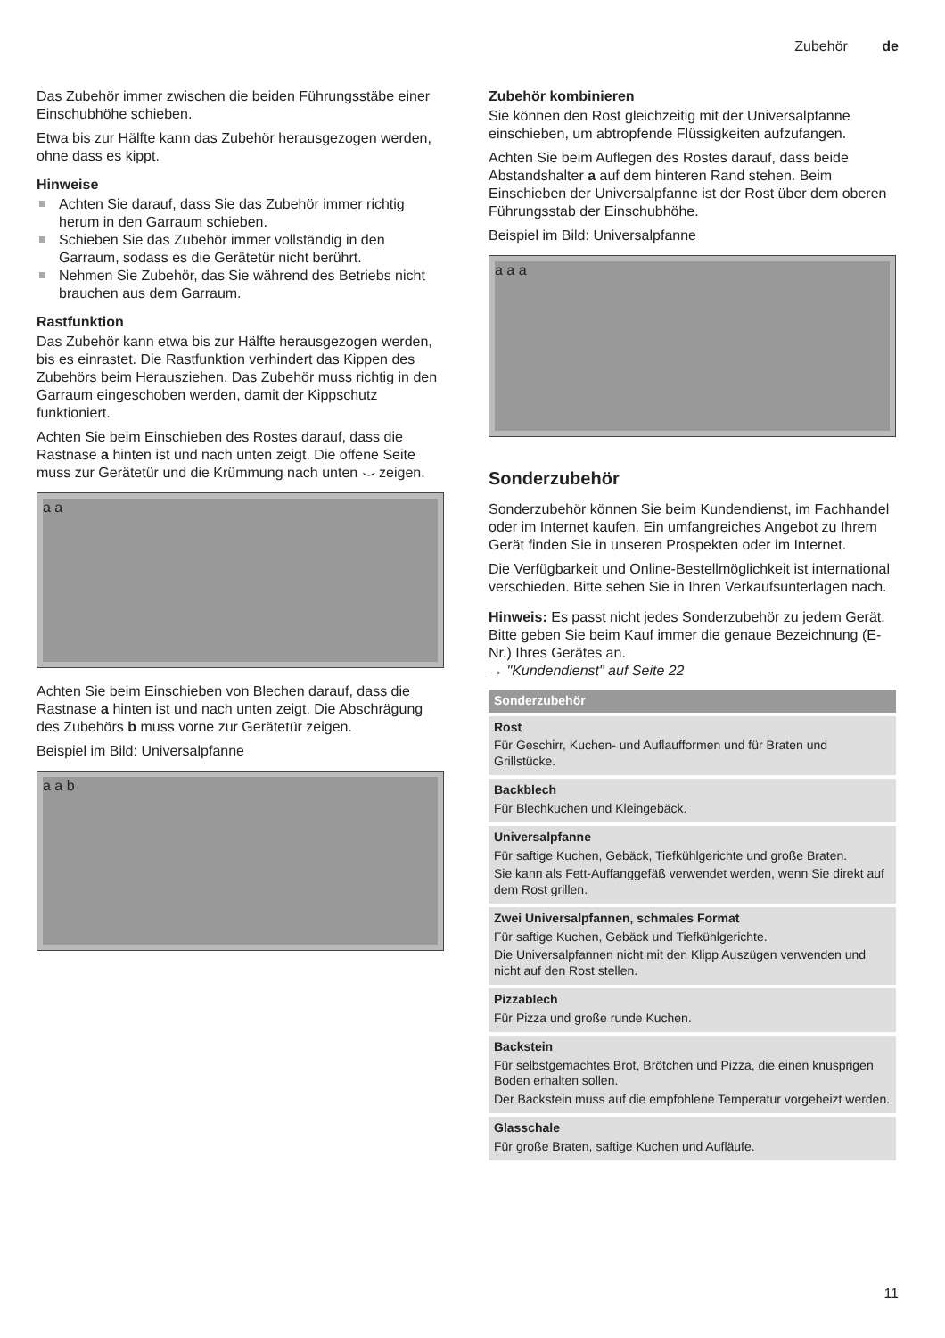Zubehör de
Das Zubehör immer zwischen die beiden Führungsstäbe einer Einschubhöhe schieben.
Etwa bis zur Hälfte kann das Zubehör herausgezogen werden, ohne dass es kippt.
Hinweise
Achten Sie darauf, dass Sie das Zubehör immer richtig herum in den Garraum schieben.
Schieben Sie das Zubehör immer vollständig in den Garraum, sodass es die Gerätetür nicht berührt.
Nehmen Sie Zubehör, das Sie während des Betriebs nicht brauchen aus dem Garraum.
Rastfunktion
Das Zubehör kann etwa bis zur Hälfte herausgezogen werden, bis es einrastet. Die Rastfunktion verhindert das Kippen des Zubehörs beim Herausziehen. Das Zubehör muss richtig in den Garraum eingeschoben werden, damit der Kippschutz funktioniert.
Achten Sie beim Einschieben des Rostes darauf, dass die Rastnase a hinten ist und nach unten zeigt. Die offene Seite muss zur Gerätetür und die Krümmung nach unten ⌣ zeigen.
a a
Achten Sie beim Einschieben von Blechen darauf, dass die Rastnase a hinten ist und nach unten zeigt. Die Abschrägung des Zubehörs b muss vorne zur Gerätetür zeigen.
Beispiel im Bild: Universalpfanne
a a b
Zubehör kombinieren
Sie können den Rost gleichzeitig mit der Universalpfanne einschieben, um abtropfende Flüssigkeiten aufzufangen.
Achten Sie beim Auflegen des Rostes darauf, dass beide Abstandshalter a auf dem hinteren Rand stehen. Beim Einschieben der Universalpfanne ist der Rost über dem oberen Führungsstab der Einschubhöhe.
Beispiel im Bild: Universalpfanne
a a a
Sonderzubehör
Sonderzubehör können Sie beim Kundendienst, im Fachhandel oder im Internet kaufen. Ein umfangreiches Angebot zu Ihrem Gerät finden Sie in unseren Prospekten oder im Internet.
Die Verfügbarkeit und Online-Bestellmöglichkeit ist international verschieden. Bitte sehen Sie in Ihren Verkaufsunterlagen nach.
Hinweis: Es passt nicht jedes Sonderzubehör zu jedem Gerät. Bitte geben Sie beim Kauf immer die genaue Bezeichnung (E-Nr.) Ihres Gerätes an.
→ "Kundendienst" auf Seite 22
| Sonderzubehör |
| --- |
| Rost Für Geschirr, Kuchen- und Auflaufformen und für Braten und Grillstücke. |
| Backblech Für Blechkuchen und Kleingebäck. |
| Universalpfanne Für saftige Kuchen, Gebäck, Tiefkühlgerichte und große Braten. Sie kann als Fett-Auffanggefäß verwendet werden, wenn Sie direkt auf dem Rost grillen. |
| Zwei Universalpfannen, schmales Format Für saftige Kuchen, Gebäck und Tiefkühlgerichte. Die Universalpfannen nicht mit den Klipp Auszügen verwenden und nicht auf den Rost stellen. |
| Pizzablech Für Pizza und große runde Kuchen. |
| Backstein Für selbstgemachtes Brot, Brötchen und Pizza, die einen knusprigen Boden erhalten sollen. Der Backstein muss auf die empfohlene Temperatur vorgeheizt werden. |
| Glasschale Für große Braten, saftige Kuchen und Aufläufe. |
11